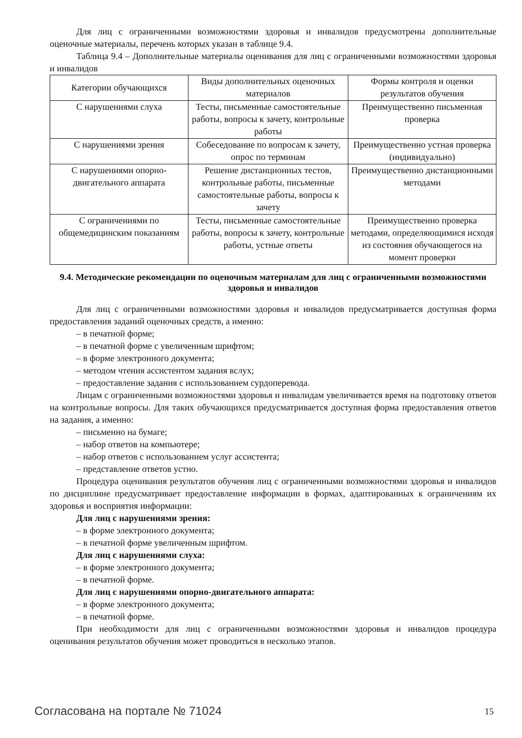Для лиц с ограниченными возможностями здоровья и инвалидов предусмотрены дополнительные оценочные материалы, перечень которых указан в таблице 9.4.
Таблица 9.4 – Дополнительные материалы оценивания для лиц с ограниченными возможностями здоровья и инвалидов
| Категории обучающихся | Виды дополнительных оценочных материалов | Формы контроля и оценки результатов обучения |
| С нарушениями слуха | Тесты, письменные самостоятельные работы, вопросы к зачету, контрольные работы | Преимущественно письменная проверка |
| С нарушениями зрения | Собеседование по вопросам к зачету, опрос по терминам | Преимущественно устная проверка (индивидуально) |
| С нарушениями опорно-двигательного аппарата | Решение дистанционных тестов, контрольные работы, письменные самостоятельные работы, вопросы к зачету | Преимущественно дистанционными методами |
| С ограничениями по общемедицинским показаниям | Тесты, письменные самостоятельные работы, вопросы к зачету, контрольные работы, устные ответы | Преимущественно проверка методами, определяющимися исходя из состояния обучающегося на момент проверки |
9.4. Методические рекомендации по оценочным материалам для лиц с ограниченными возможностями здоровья и инвалидов
Для лиц с ограниченными возможностями здоровья и инвалидов предусматривается доступная форма предоставления заданий оценочных средств, а именно:
– в печатной форме;
– в печатной форме с увеличенным шрифтом;
– в форме электронного документа;
– методом чтения ассистентом задания вслух;
– предоставление задания с использованием сурдоперевода.
Лицам с ограниченными возможностями здоровья и инвалидам увеличивается время на подготовку ответов на контрольные вопросы. Для таких обучающихся предусматривается доступная форма предоставления ответов на задания, а именно:
– письменно на бумаге;
– набор ответов на компьютере;
– набор ответов с использованием услуг ассистента;
– представление ответов устно.
Процедура оценивания результатов обучения лиц с ограниченными возможностями здоровья и инвалидов по дисциплине предусматривает предоставление информации в формах, адаптированных к ограничениям их здоровья и восприятия информации:
Для лиц с нарушениями зрения:
– в форме электронного документа;
– в печатной форме увеличенным шрифтом.
Для лиц с нарушениями слуха:
– в форме электронного документа;
– в печатной форме.
Для лиц с нарушениями опорно-двигательного аппарата:
– в форме электронного документа;
– в печатной форме.
При необходимости для лиц с ограниченными возможностями здоровья и инвалидов процедура оценивания результатов обучения может проводиться в несколько этапов.
Согласована на портале № 71024 15